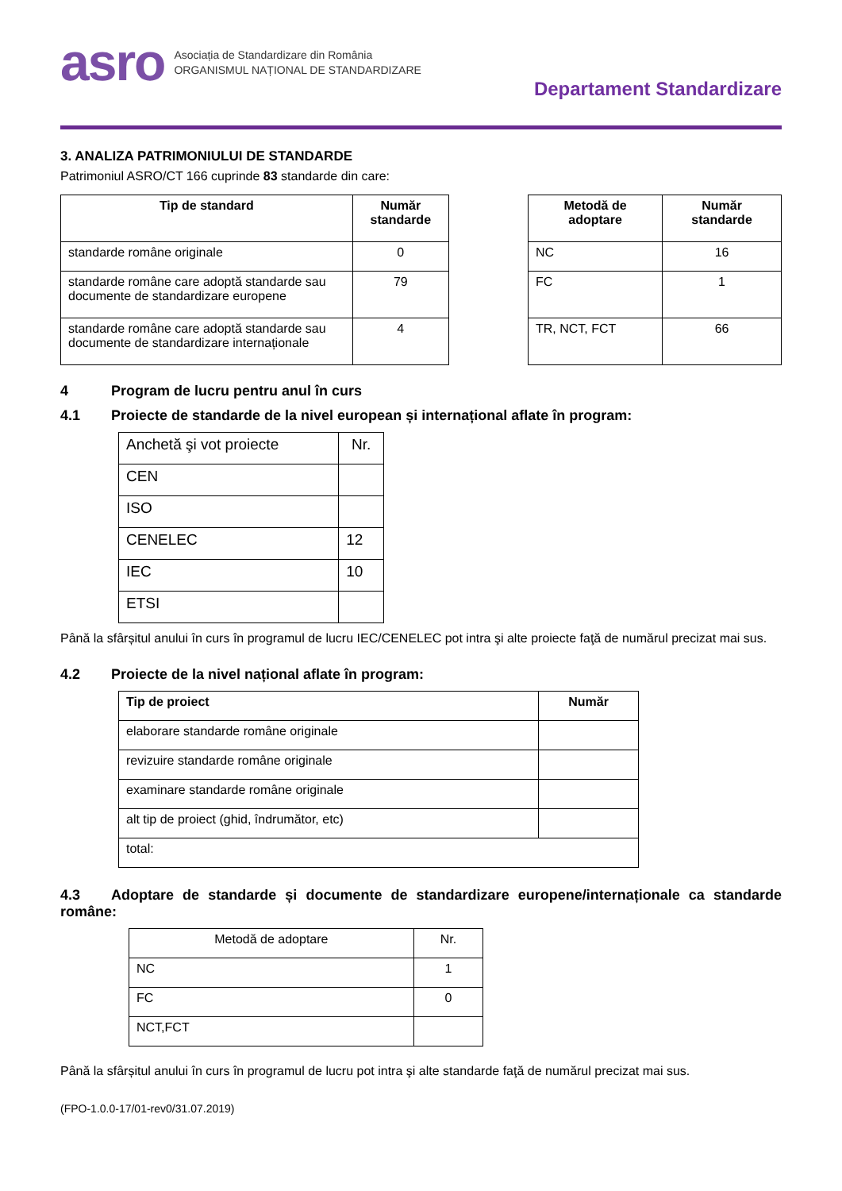asro
Asociația de Standardizare din România
ORGANISMUL NAȚIONAL DE STANDARDIZARE
Departament Standardizare
3. ANALIZA PATRIMONIULUI DE STANDARDE
Patrimoniul ASRO/CT 166 cuprinde 83 standarde din care:
| Tip de standard | Număr standarde |
| --- | --- |
| standarde române originale | 0 |
| standarde române care adoptă standarde sau documente de standardizare europene | 79 |
| standarde române care adoptă standarde sau documente de standardizare internaționale | 4 |
| Metodă de adoptare | Număr standarde |
| --- | --- |
| NC | 16 |
| FC | 1 |
| TR, NCT, FCT | 66 |
4 Program de lucru pentru anul în curs
4.1 Proiecte de standarde de la nivel european și internațional aflate în program:
| Anchetă şi vot proiecte | Nr. |
| CEN | |
| ISO | |
| CENELEC | 12 |
| IEC | 10 |
| ETSI | |
Până la sfârșitul anului în curs în programul de lucru IEC/CENELEC pot intra şi alte proiecte faţă de numărul precizat mai sus.
4.2 Proiecte de la nivel național aflate în program:
| Tip de proiect | Număr |
| --- | --- |
| elaborare standarde române originale | |
| revizuire standarde române originale | |
| examinare standarde române originale | |
| alt tip de proiect (ghid, îndrumător, etc) | |
| total: | |
4.3 Adoptare de standarde și documente de standardizare europene/internaționale ca standarde române:
| Metodă de adoptare | Nr. |
| NC | 1 |
| FC | 0 |
| NCT,FCT | |
Până la sfârșitul anului în curs în programul de lucru pot intra şi alte standarde faţă de numărul precizat mai sus.
(FPO-1.0.0-17/01-rev0/31.07.2019)